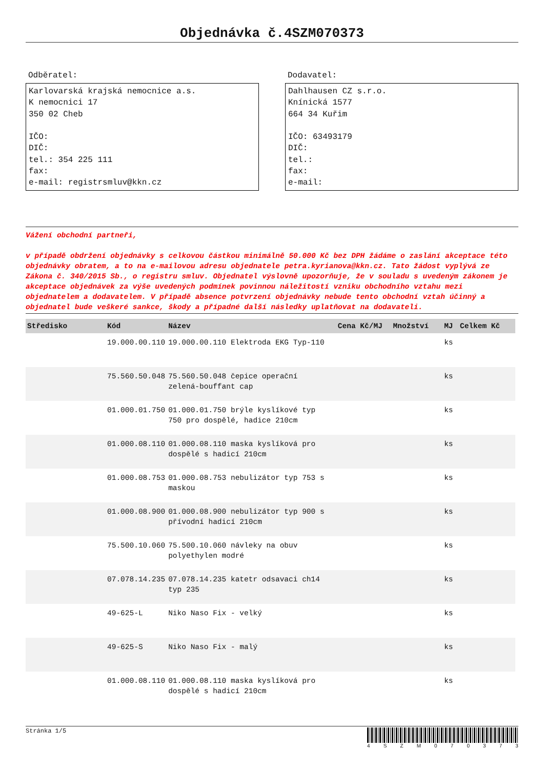Objednávka č.4SZM070373
Odběratel:
Karlovarská krajská nemocnice a.s.
K nemocnici 17
350 02 Cheb
IČO:
DIČ:
tel.: 354 225 111
fax:
e-mail: registrsmluv@kkn.cz
Dodavatel:
Dahlhausen CZ s.r.o.
Knínická 1577
664 34 Kuřim
IČO: 63493179
DIČ:
tel.:
fax:
e-mail:
Vážení obchodní partneři,
v případě obdržení objednávky s celkovou částkou minimálně 50.000 Kč bez DPH žádáme o zaslání akceptace této objednávky obratem, a to na e-mailovou adresu objednatele petra.kyrianova@kkn.cz. Tato žádost vyplývá ze Zákona č. 340/2015 Sb., o registru smluv. Objednatel výslovně upozorňuje, že v souladu s uvedeným zákonem je akceptace objednávek za výše uvedených podmínek povinnou náležitostí vzniku obchodního vztahu mezi objednatelem a dodavatelem. V případě absence potvrzení objednávky nebude tento obchodní vztah účinný a objednatel bude veškeré sankce, škody a případné další následky uplatňovat na dodavateli.
| Středisko | Kód | Název | Cena Kč/MJ | Množství | MJ | Celkem Kč |
| --- | --- | --- | --- | --- | --- | --- |
| | 19.000.00.110 | 19.000.00.110 Elektroda EKG Typ-110 | | | ks | |
| | 75.560.50.048 | 75.560.50.048 čepice operační zelená-bouffant cap | | | ks | |
| | 01.000.01.750 | 01.000.01.750 brýle kyslíkové typ 750 pro dospělé, hadice 210cm | | | ks | |
| | 01.000.08.110 | 01.000.08.110 maska kyslíková pro dospělé s hadicí 210cm | | | ks | |
| | 01.000.08.753 | 01.000.08.753 nebulizátor typ 753 s maskou | | | ks | |
| | 01.000.08.900 | 01.000.08.900 nebulizátor typ 900 s přívodní hadicí 210cm | | | ks | |
| | 75.500.10.060 | 75.500.10.060 návleky na obuv polyethylen modré | | | ks | |
| | 07.078.14.235 | 07.078.14.235 katetr odsavaci ch14 typ 235 | | | ks | |
| | 49-625-L | Niko Naso Fix - velký | | | ks | |
| | 49-625-S | Niko Naso Fix - malý | | | ks | |
| | 01.000.08.110 | 01.000.08.110 maska kyslíková pro dospělé s hadicí 210cm | | | ks | |
Stránka 1/5
4 S Z M 0 7 0 3 7 3